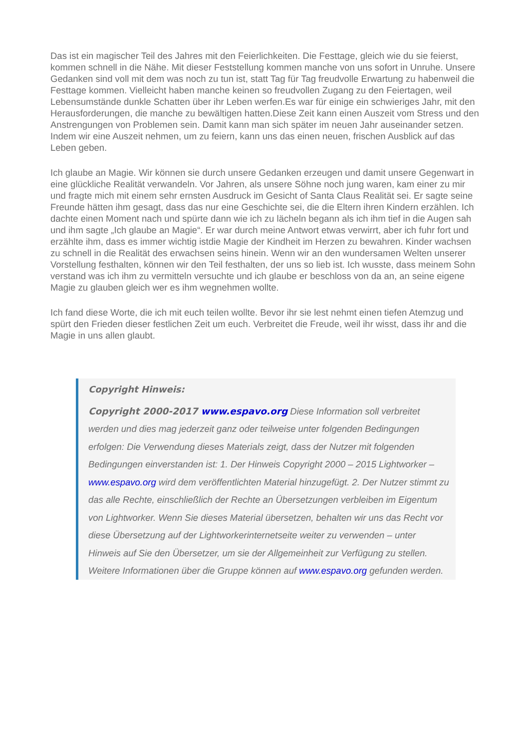Das ist ein magischer Teil des Jahres mit den Feierlichkeiten. Die Festtage, gleich wie du sie feierst, kommen schnell in die Nähe. Mit dieser Feststellung kommen manche von uns sofort in Unruhe. Unsere Gedanken sind voll mit dem was noch zu tun ist, statt Tag für Tag freudvolle Erwartung zu habenweil die Festtage kommen. Vielleicht haben manche keinen so freudvollen Zugang zu den Feiertagen, weil Lebensumstände dunkle Schatten über ihr Leben werfen.Es war für einige ein schwieriges Jahr, mit den Herausforderungen, die manche zu bewältigen hatten.Diese Zeit kann einen Auszeit vom Stress und den Anstrengungen von Problemen sein. Damit kann man sich später im neuen Jahr auseinander setzen. Indem wir eine Auszeit nehmen, um zu feiern, kann uns das einen neuen, frischen Ausblick auf das Leben geben.
Ich glaube an Magie. Wir können sie durch unsere Gedanken erzeugen und damit unsere Gegenwart in eine glückliche Realität verwandeln. Vor Jahren, als unsere Söhne noch jung waren, kam einer zu mir und fragte mich mit einem sehr ernsten Ausdruck im Gesicht of Santa Claus Realität sei. Er sagte seine Freunde hätten ihm gesagt, dass das nur eine Geschichte sei, die die Eltern ihren Kindern erzählen. Ich dachte einen Moment nach und spürte dann wie ich zu lächeln begann als ich ihm tief in die Augen sah und ihm sagte „Ich glaube an Magie“. Er war durch meine Antwort etwas verwirrt, aber ich fuhr fort und erzählte ihm, dass es immer wichtig istdie Magie der Kindheit im Herzen zu bewahren. Kinder wachsen zu schnell in die Realität des erwachsen seins hinein. Wenn wir an den wundersamen Welten unserer Vorstellung festhalten, können wir den Teil festhalten, der uns so lieb ist. Ich wusste, dass meinem Sohn verstand was ich ihm zu vermitteln versuchte und ich glaube er beschloss von da an, an seine eigene Magie zu glauben gleich wer es ihm wegnehmen wollte.
Ich fand diese Worte, die ich mit euch teilen wollte. Bevor ihr sie lest nehmt einen tiefen Atemzug und spürt den Frieden dieser festlichen Zeit um euch. Verbreitet die Freude, weil ihr wisst, dass ihr and die Magie in uns allen glaubt.
Copyright Hinweis:
Copyright 2000-2017 www.espavo.org Diese Information soll verbreitet werden und dies mag jederzeit ganz oder teilweise unter folgenden Bedingungen erfolgen: Die Verwendung dieses Materials zeigt, dass der Nutzer mit folgenden Bedingungen einverstanden ist: 1. Der Hinweis Copyright 2000 – 2015 Lightworker – www.espavo.org wird dem veröffentlichten Material hinzugefügt. 2. Der Nutzer stimmt zu das alle Rechte, einschließlich der Rechte an Übersetzungen verbleiben im Eigentum von Lightworker. Wenn Sie dieses Material übersetzen, behalten wir uns das Recht vor diese Übersetzung auf der Lightworkerinternetseite weiter zu verwenden – unter Hinweis auf Sie den Übersetzer, um sie der Allgemeinheit zur Verfügung zu stellen. Weitere Informationen über die Gruppe können auf www.espavo.org gefunden werden.